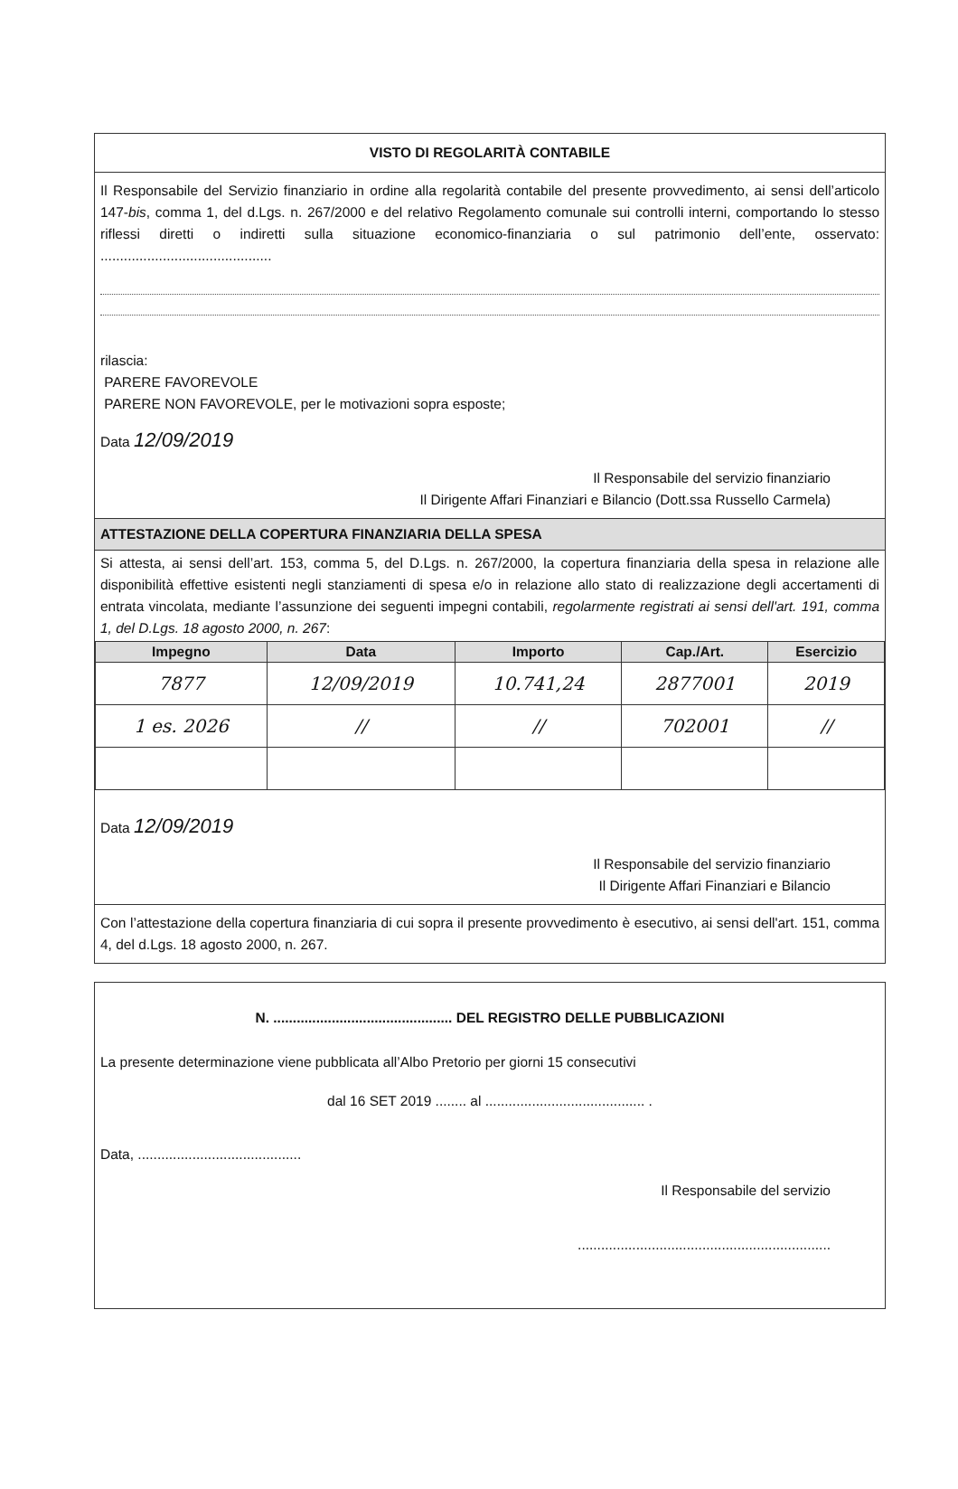VISTO DI REGOLARITÀ CONTABILE
Il Responsabile del Servizio finanziario in ordine alla regolarità contabile del presente provvedimento, ai sensi dell’articolo 147-bis, comma 1, del d.Lgs. n. 267/2000 e del relativo Regolamento comunale sui controlli interni, comportando lo stesso riflessi diretti o indiretti sulla situazione economico-finanziaria o sul patrimonio dell’ente, osservato: ............................................
rilascia:
PARERE FAVOREVOLE
PARERE NON FAVOREVOLE, per le motivazioni sopra esposte;
Data 12/09/2019
Il Responsabile del servizio finanziario
Il Dirigente Affari Finanziari e Bilancio (Dott.ssa Russello Carmela)
ATTESTAZIONE DELLA COPERTURA FINANZIARIA DELLA SPESA
Si attesta, ai sensi dell’art. 153, comma 5, del D.Lgs. n. 267/2000, la copertura finanziaria della spesa in relazione alle disponibilità effettive esistenti negli stanziamenti di spesa e/o in relazione allo stato di realizzazione degli accertamenti di entrata vincolata, mediante l’assunzione dei seguenti impegni contabili, regolarmente registrati ai sensi dell'art. 191, comma 1, del D.Lgs. 18 agosto 2000, n. 267:
| Impegno | Data | Importo | Cap./Art. | Esercizio |
| --- | --- | --- | --- | --- |
| 7877 | 12/09/2019 | 10.741,24 | 2877001 | 2019 |
| 1 es. 2026 | // | // | 702001 | // |
Data 12/09/2019
Il Responsabile del servizio finanziario
Il Dirigente Affari Finanziari e Bilancio
Con l’attestazione della copertura finanziaria di cui sopra il presente provvedimento è esecutivo, ai sensi dell'art. 151, comma 4, del d.Lgs. 18 agosto 2000, n. 267.
N. .............................................. DEL REGISTRO DELLE PUBBLICAZIONI
La presente determinazione viene pubblicata all’Albo Pretorio per giorni 15 consecutivi
dal 16 SET 2019 ........ al ......................................... .
Data, ..........................................
Il Responsabile del servizio
.................................................................